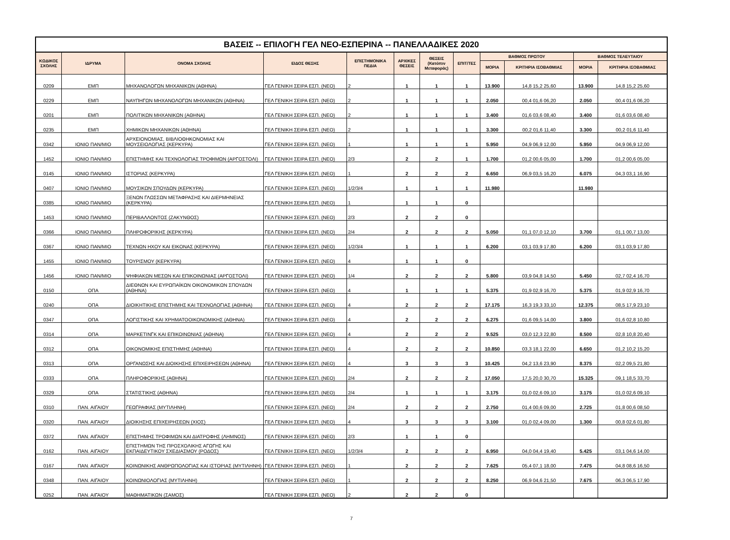| ΒΑΣΕΙΣ -- ΕΠΙΛΟΓΗ ΓΕΛ ΝΕΟ-ΕΣΠΕΡΙΝΑ -- ΠΑΝΕΛΛΑΔΙΚΕΣ 2020 | | | | | | | | | | | |
| ΚΩΔΙΚΟΣ ΣΧΟΛΗΣ | ΙΔΡΥΜΑ | ΟΝΟΜΑ ΣΧΟΛΗΣ | ΕΙΔΟΣ ΘΕΣΗΣ | ΕΠΙΣΤΗΜΟΝΙΚΑ ΠΕΔΙΑ | ΑΡΧΙΚΕΣ ΘΕΣΕΙΣ | ΘΕΣΕΙΣ (Κατόπιν Μεταφοράς) | ΕΠΙΤ/ΤΕΣ | ΒΑΘΜΟΣ ΠΡΩΤΟΥ | | ΒΑΘΜΟΣ ΤΕΛΕΥΤΑΙΟΥ | |
| | | | | | | | | ΜΟΡΙΑ | ΚΡΙΤΗΡΙΑ ΙΣΟΒΑΘΜΙΑΣ | ΜΟΡΙΑ | ΚΡΙΤΗΡΙΑ ΙΣΟΒΑΘΜΙΑΣ |
| 0209 | ΕΜΠ | ΜΗΧΑΝΟΛΟΓΩΝ ΜΗΧΑΝΙΚΩΝ (ΑΘΗΝΑ) | ΓΕΛ ΓΕΝΙΚΗ ΣΕΙΡΑ ΕΣΠ. (ΝΕΟ) | 2 | 1 | 1 | 1 | 13.900 | 14,8 15,2 25,60 | 13.900 | 14,8 15,2 25,60 |
| 0229 | ΕΜΠ | ΝΑΥΠΗΓΩΝ ΜΗΧΑΝΟΛΟΓΩΝ ΜΗΧΑΝΙΚΩΝ (ΑΘΗΝΑ) | ΓΕΛ ΓΕΝΙΚΗ ΣΕΙΡΑ ΕΣΠ. (ΝΕΟ) | 2 | 1 | 1 | 1 | 2.050 | 00,4 01,6 06,20 | 2.050 | 00,4 01,6 06,20 |
| 0201 | ΕΜΠ | ΠΟΛΙΤΙΚΩΝ ΜΗΧΑΝΙΚΩΝ (ΑΘΗΝΑ) | ΓΕΛ ΓΕΝΙΚΗ ΣΕΙΡΑ ΕΣΠ. (ΝΕΟ) | 2 | 1 | 1 | 1 | 3.400 | 01,6 03,6 08,40 | 3.400 | 01,6 03,6 08,40 |
| 0235 | ΕΜΠ | ΧΗΜΙΚΩΝ ΜΗΧΑΝΙΚΩΝ (ΑΘΗΝΑ) | ΓΕΛ ΓΕΝΙΚΗ ΣΕΙΡΑ ΕΣΠ. (ΝΕΟ) | 2 | 1 | 1 | 1 | 3.300 | 00,2 01,6 11,40 | 3.300 | 00,2 01,6 11,40 |
| 0342 | ΙΟΝΙΟ ΠΑΝ/ΜΙΟ | ΑΡΧΕΙΟΝΟΜΙΑΣ, ΒΙΒΛΙΟΘΗΚΟΝΟΜΙΑΣ ΚΑΙ ΜΟΥΣΕΙΟΛΟΓΙΑΣ (ΚΕΡΚΥΡΑ) | ΓΕΛ ΓΕΝΙΚΗ ΣΕΙΡΑ ΕΣΠ. (ΝΕΟ) | 1 | 1 | 1 | 1 | 5.950 | 04,9 06,9 12,00 | 5.950 | 04,9 06,9 12,00 |
| 1452 | ΙΟΝΙΟ ΠΑΝ/ΜΙΟ | ΕΠΙΣΤΗΜΗΣ ΚΑΙ ΤΕΧΝΟΛΟΓΙΑΣ ΤΡΟΦΙΜΩΝ (ΑΡΓΟΣΤΟΛΙ) | ΓΕΛ ΓΕΝΙΚΗ ΣΕΙΡΑ ΕΣΠ. (ΝΕΟ) | 2/3 | 2 | 2 | 1 | 1.700 | 01,2 00,6 05,00 | 1.700 | 01,2 00,6 05,00 |
| 0145 | ΙΟΝΙΟ ΠΑΝ/ΜΙΟ | ΙΣΤΟΡΙΑΣ (ΚΕΡΚΥΡΑ) | ΓΕΛ ΓΕΝΙΚΗ ΣΕΙΡΑ ΕΣΠ. (ΝΕΟ) | 1 | 2 | 2 | 2 | 6.650 | 06,9 03,5 16,20 | 6.075 | 04,3 03,1 16,90 |
| 0407 | ΙΟΝΙΟ ΠΑΝ/ΜΙΟ | ΜΟΥΣΙΚΩΝ ΣΠΟΥΔΩΝ (ΚΕΡΚΥΡΑ) | ΓΕΛ ΓΕΝΙΚΗ ΣΕΙΡΑ ΕΣΠ. (ΝΕΟ) | 1/2/3/4 | 1 | 1 | 1 | 11.980 | | 11.980 | |
| 0385 | ΙΟΝΙΟ ΠΑΝ/ΜΙΟ | ΞΕΝΩΝ ΓΛΩΣΣΩΝ ΜΕΤΑΦΡΑΣΗΣ ΚΑΙ ΔΙΕΡΜΗΝΕΙΑΣ (ΚΕΡΚΥΡΑ) | ΓΕΛ ΓΕΝΙΚΗ ΣΕΙΡΑ ΕΣΠ. (ΝΕΟ) | 1 | 1 | 1 | 0 | | | | |
| 1453 | ΙΟΝΙΟ ΠΑΝ/ΜΙΟ | ΠΕΡΙΒΑΛΛΟΝΤΟΣ (ΖΑΚΥΝΘΟΣ) | ΓΕΛ ΓΕΝΙΚΗ ΣΕΙΡΑ ΕΣΠ. (ΝΕΟ) | 2/3 | 2 | 2 | 0 | | | | |
| 0366 | ΙΟΝΙΟ ΠΑΝ/ΜΙΟ | ΠΛΗΡΟΦΟΡΙΚΗΣ (ΚΕΡΚΥΡΑ) | ΓΕΛ ΓΕΝΙΚΗ ΣΕΙΡΑ ΕΣΠ. (ΝΕΟ) | 2/4 | 2 | 2 | 2 | 5.050 | 01,1 07,0 12,10 | 3.700 | 01,1 00,7 13,00 |
| 0367 | ΙΟΝΙΟ ΠΑΝ/ΜΙΟ | ΤΕΧΝΩΝ ΗΧΟΥ ΚΑΙ ΕΙΚΟΝΑΣ (ΚΕΡΚΥΡΑ) | ΓΕΛ ΓΕΝΙΚΗ ΣΕΙΡΑ ΕΣΠ. (ΝΕΟ) | 1/2/3/4 | 1 | 1 | 1 | 6.200 | 03,1 03,9 17,80 | 6.200 | 03,1 03,9 17,80 |
| 1455 | ΙΟΝΙΟ ΠΑΝ/ΜΙΟ | ΤΟΥΡΙΣΜΟΥ (ΚΕΡΚΥΡΑ) | ΓΕΛ ΓΕΝΙΚΗ ΣΕΙΡΑ ΕΣΠ. (ΝΕΟ) | 4 | 1 | 1 | 0 | | | | |
| 1456 | ΙΟΝΙΟ ΠΑΝ/ΜΙΟ | ΨΗΦΙΑΚΩΝ ΜΕΣΩΝ ΚΑΙ ΕΠΙΚΟΙΝΩΝΙΑΣ (ΑΡΓΟΣΤΟΛΙ) | ΓΕΛ ΓΕΝΙΚΗ ΣΕΙΡΑ ΕΣΠ. (ΝΕΟ) | 1/4 | 2 | 2 | 2 | 5.800 | 03,9 04,8 14,50 | 5.450 | 02,7 02,4 16,70 |
| 0150 | ΟΠΑ | ΔΙΕΘΝΩΝ ΚΑΙ ΕΥΡΩΠΑΪΚΩΝ ΟΙΚΟΝΟΜΙΚΩΝ ΣΠΟΥΔΩΝ (ΑΘΗΝΑ) | ΓΕΛ ΓΕΝΙΚΗ ΣΕΙΡΑ ΕΣΠ. (ΝΕΟ) | 4 | 1 | 1 | 1 | 5.375 | 01,9 02,9 16,70 | 5.375 | 01,9 02,9 16,70 |
| 0240 | ΟΠΑ | ΔΙΟΙΚΗΤΙΚΗΣ ΕΠΙΣΤΗΜΗΣ ΚΑΙ ΤΕΧΝΟΛΟΓΙΑΣ (ΑΘΗΝΑ) | ΓΕΛ ΓΕΝΙΚΗ ΣΕΙΡΑ ΕΣΠ. (ΝΕΟ) | 4 | 2 | 2 | 2 | 17.175 | 16,3 19,3 33,10 | 12.375 | 08,5 17,9 23,10 |
| 0347 | ΟΠΑ | ΛΟΓΙΣΤΙΚΗΣ ΚΑΙ ΧΡΗΜΑΤΟΟΙΚΟΝΟΜΙΚΗΣ (ΑΘΗΝΑ) | ΓΕΛ ΓΕΝΙΚΗ ΣΕΙΡΑ ΕΣΠ. (ΝΕΟ) | 4 | 2 | 2 | 2 | 6.275 | 01,6 09,5 14,00 | 3.800 | 01,6 02,8 10,80 |
| 0314 | ΟΠΑ | ΜΑΡΚΕΤΙΝΓΚ ΚΑΙ ΕΠΙΚΟΙΝΩΝΙΑΣ (ΑΘΗΝΑ) | ΓΕΛ ΓΕΝΙΚΗ ΣΕΙΡΑ ΕΣΠ. (ΝΕΟ) | 4 | 2 | 2 | 2 | 9.525 | 03,0 12,3 22,80 | 8.500 | 02,8 10,8 20,40 |
| 0312 | ΟΠΑ | ΟΙΚΟΝΟΜΙΚΗΣ ΕΠΙΣΤΗΜΗΣ (ΑΘΗΝΑ) | ΓΕΛ ΓΕΝΙΚΗ ΣΕΙΡΑ ΕΣΠ. (ΝΕΟ) | 4 | 2 | 2 | 2 | 10.850 | 03,3 18,1 22,00 | 6.650 | 01,2 10,2 15,20 |
| 0313 | ΟΠΑ | ΟΡΓΑΝΩΣΗΣ ΚΑΙ ΔΙΟΙΚΗΣΗΣ ΕΠΙΧΕΙΡΗΣΕΩΝ (ΑΘΗΝΑ) | ΓΕΛ ΓΕΝΙΚΗ ΣΕΙΡΑ ΕΣΠ. (ΝΕΟ) | 4 | 3 | 3 | 3 | 10.425 | 04,2 13,6 23,90 | 8.375 | 02,2 09,5 21,80 |
| 0333 | ΟΠΑ | ΠΛΗΡΟΦΟΡΙΚΗΣ (ΑΘΗΝΑ) | ΓΕΛ ΓΕΝΙΚΗ ΣΕΙΡΑ ΕΣΠ. (ΝΕΟ) | 2/4 | 2 | 2 | 2 | 17.050 | 17,5 20,0 30,70 | 15.325 | 09,1 18,5 33,70 |
| 0329 | ΟΠΑ | ΣΤΑΤΙΣΤΙΚΗΣ (ΑΘΗΝΑ) | ΓΕΛ ΓΕΝΙΚΗ ΣΕΙΡΑ ΕΣΠ. (ΝΕΟ) | 2/4 | 1 | 1 | 1 | 3.175 | 01,0 02,6 09,10 | 3.175 | 01,0 02,6 09,10 |
| 0310 | ΠΑΝ. ΑΙΓΑΙΟΥ | ΓΕΩΓΡΑΦΙΑΣ (ΜΥΤΙΛΗΝΗ) | ΓΕΛ ΓΕΝΙΚΗ ΣΕΙΡΑ ΕΣΠ. (ΝΕΟ) | 2/4 | 2 | 2 | 2 | 2.750 | 01,4 00,6 09,00 | 2.725 | 01,8 00,6 08,50 |
| 0320 | ΠΑΝ. ΑΙΓΑΙΟΥ | ΔΙΟΙΚΗΣΗΣ ΕΠΙΧΕΙΡΗΣΕΩΝ (ΧΙΟΣ) | ΓΕΛ ΓΕΝΙΚΗ ΣΕΙΡΑ ΕΣΠ. (ΝΕΟ) | 4 | 3 | 3 | 3 | 3.100 | 01,0 02,4 09,00 | 1.300 | 00,8 02,6 01,80 |
| 0372 | ΠΑΝ. ΑΙΓΑΙΟΥ | ΕΠΙΣΤΗΜΗΣ ΤΡΟΦΙΜΩΝ ΚΑΙ ΔΙΑΤΡΟΦΗΣ (ΛΗΜΝΟΣ) | ΓΕΛ ΓΕΝΙΚΗ ΣΕΙΡΑ ΕΣΠ. (ΝΕΟ) | 2/3 | 1 | 1 | 0 | | | | |
| 0162 | ΠΑΝ. ΑΙΓΑΙΟΥ | ΕΠΙΣΤΗΜΩΝ ΤΗΣ ΠΡΟΣΧΟΛΙΚΗΣ ΑΓΩΓΗΣ ΚΑΙ ΕΚΠΑΙΔΕΥΤΙΚΟΥ ΣΧΕΔΙΑΣΜΟΥ (ΡΟΔΟΣ) | ΓΕΛ ΓΕΝΙΚΗ ΣΕΙΡΑ ΕΣΠ. (ΝΕΟ) | 1/2/3/4 | 2 | 2 | 2 | 6.950 | 04,0 04,4 19,40 | 5.425 | 03,1 04,6 14,00 |
| 0167 | ΠΑΝ. ΑΙΓΑΙΟΥ | ΚΟΙΝΩΝΙΚΗΣ ΑΝΘΡΩΠΟΛΟΓΙΑΣ ΚΑΙ ΙΣΤΟΡΙΑΣ (ΜΥΤΙΛΗΝΗ) | ΓΕΛ ΓΕΝΙΚΗ ΣΕΙΡΑ ΕΣΠ. (ΝΕΟ) | 1 | 2 | 2 | 2 | 7.625 | 05,4 07,1 18,00 | 7.475 | 04,8 08,6 16,50 |
| 0348 | ΠΑΝ. ΑΙΓΑΙΟΥ | ΚΟΙΝΩΝΙΟΛΟΓΙΑΣ (ΜΥΤΙΛΗΝΗ) | ΓΕΛ ΓΕΝΙΚΗ ΣΕΙΡΑ ΕΣΠ. (ΝΕΟ) | 1 | 2 | 2 | 2 | 8.250 | 06,9 04,6 21,50 | 7.675 | 06,3 06,5 17,90 |
| 0252 | ΠΑΝ. ΑΙΓΑΙΟΥ | ΜΑΘΗΜΑΤΙΚΩΝ (ΣΑΜΟΣ) | ΓΕΛ ΓΕΝΙΚΗ ΣΕΙΡΑ ΕΣΠ. (ΝΕΟ) | 2 | 2 | 2 | 0 | | | | |
7